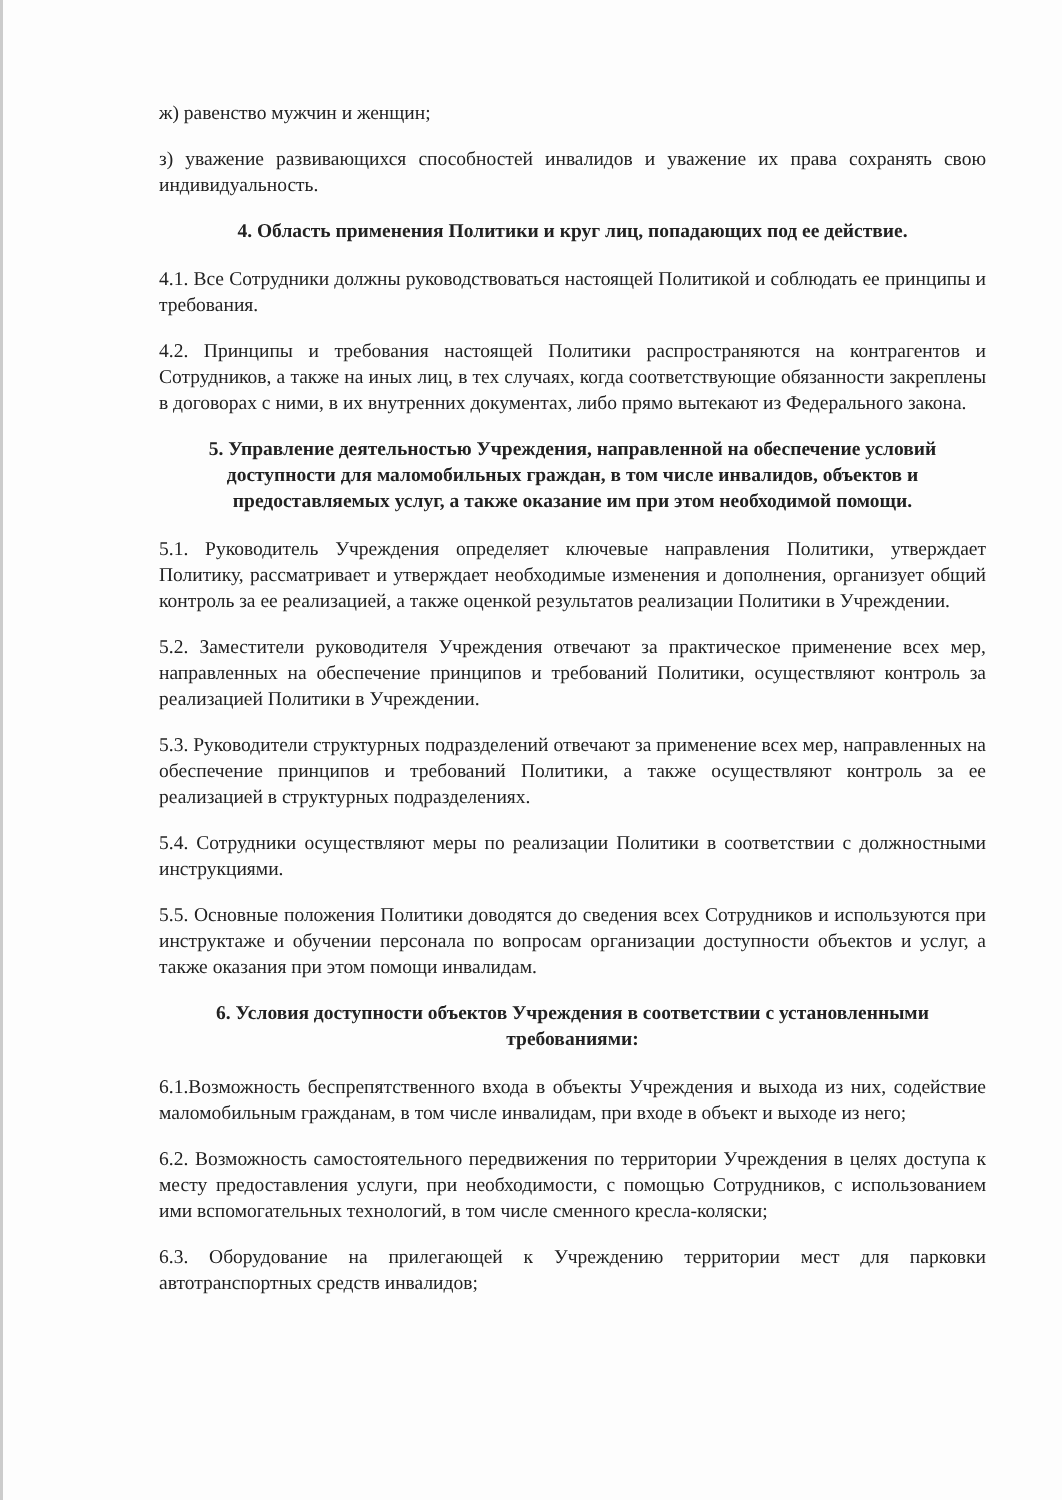ж) равенство мужчин и женщин;
з) уважение развивающихся способностей инвалидов и уважение их права сохранять свою индивидуальность.
4. Область применения Политики и круг лиц, попадающих под ее действие.
4.1. Все Сотрудники должны руководствоваться настоящей Политикой и соблюдать ее принципы и требования.
4.2. Принципы и требования настоящей Политики распространяются на контрагентов и Сотрудников, а также на иных лиц, в тех случаях, когда соответствующие обязанности закреплены в договорах с ними, в их внутренних документах, либо прямо вытекают из Федерального закона.
5. Управление деятельностью Учреждения, направленной на обеспечение условий доступности для маломобильных граждан, в том числе инвалидов, объектов и предоставляемых услуг, а также оказание им при этом необходимой помощи.
5.1. Руководитель Учреждения определяет ключевые направления Политики, утверждает Политику, рассматривает и утверждает необходимые изменения и дополнения, организует общий контроль за ее реализацией, а также оценкой результатов реализации Политики в Учреждении.
5.2. Заместители руководителя Учреждения отвечают за практическое применение всех мер, направленных на обеспечение принципов и требований Политики, осуществляют контроль за реализацией Политики в Учреждении.
5.3. Руководители структурных подразделений отвечают за применение всех мер, направленных на обеспечение принципов и требований Политики, а также осуществляют контроль за ее реализацией в структурных подразделениях.
5.4. Сотрудники осуществляют меры по реализации Политики в соответствии с должностными инструкциями.
5.5. Основные положения Политики доводятся до сведения всех Сотрудников и используются при инструктаже и обучении персонала по вопросам организации доступности объектов и услуг, а также оказания при этом помощи инвалидам.
6. Условия доступности объектов Учреждения в соответствии с установленными требованиями:
6.1.Возможность беспрепятственного входа в объекты Учреждения и выхода из них, содействие маломобильным гражданам, в том числе инвалидам, при входе в объект и выходе из него;
6.2. Возможность самостоятельного передвижения по территории Учреждения в целях доступа к месту предоставления услуги, при необходимости, с помощью Сотрудников, с использованием ими вспомогательных технологий, в том числе сменного кресла-коляски;
6.3. Оборудование на прилегающей к Учреждению территории мест для парковки автотранспортных средств инвалидов;